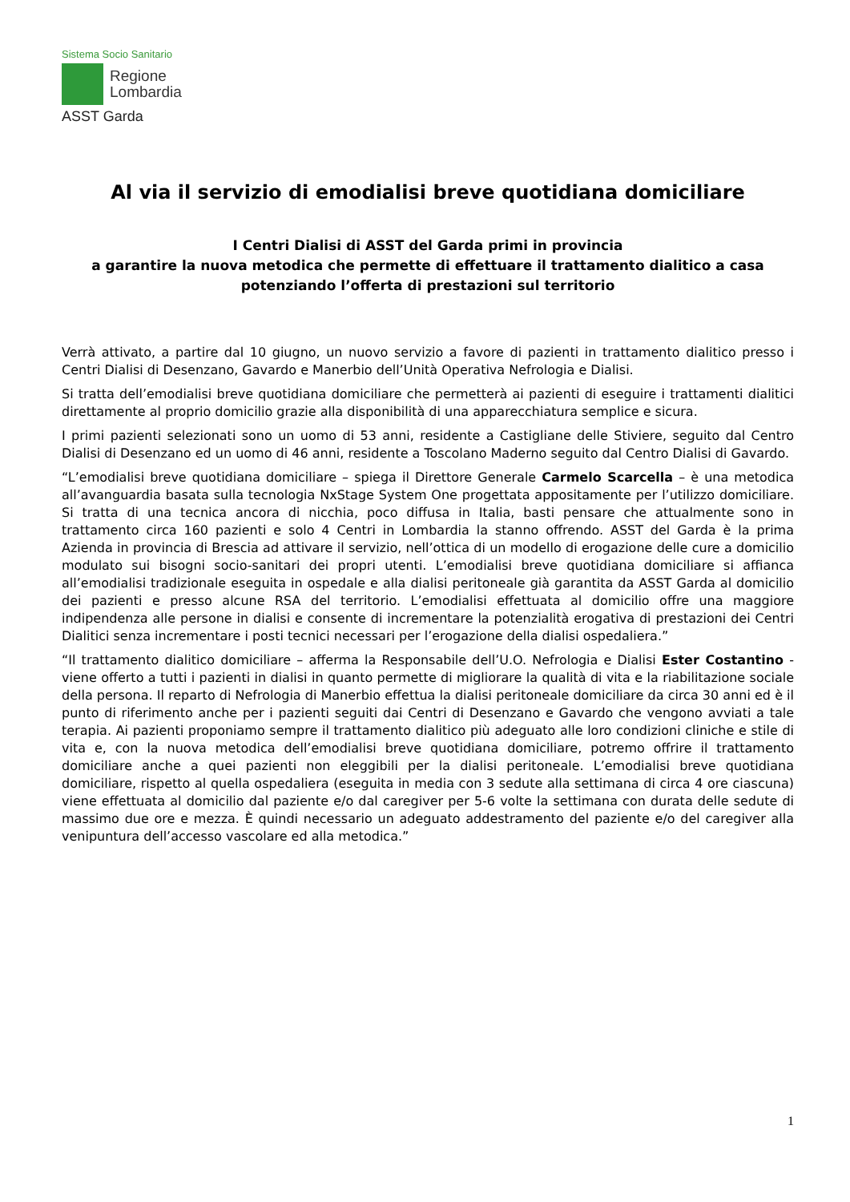Sistema Socio Sanitario
Regione
Lombardia
ASST Garda
Al via il servizio di emodialisi breve quotidiana domiciliare
I Centri Dialisi di ASST del Garda primi in provincia
a garantire la nuova metodica che permette di effettuare il trattamento dialitico a casa
potenziando l’offerta di prestazioni sul territorio
Verrà attivato, a partire dal 10 giugno, un nuovo servizio a favore di pazienti in trattamento dialitico presso i Centri Dialisi di Desenzano, Gavardo e Manerbio dell’Unità Operativa Nefrologia e Dialisi.
Si tratta dell’emodialisi breve quotidiana domiciliare che permetterà ai pazienti di eseguire i trattamenti dialitici direttamente al proprio domicilio grazie alla disponibilità di una apparecchiatura semplice e sicura.
I primi pazienti selezionati sono un uomo di 53 anni, residente a Castigliane delle Stiviere, seguito dal Centro Dialisi di Desenzano ed un uomo di 46 anni, residente a Toscolano Maderno seguito dal Centro Dialisi di Gavardo.
“L’emodialisi breve quotidiana domiciliare – spiega il Direttore Generale Carmelo Scarcella – è una metodica all’avanguardia basata sulla tecnologia NxStage System One progettata appositamente per l’utilizzo domiciliare. Si tratta di una tecnica ancora di nicchia, poco diffusa in Italia, basti pensare che attualmente sono in trattamento circa 160 pazienti e solo 4 Centri in Lombardia la stanno offrendo. ASST del Garda è la prima Azienda in provincia di Brescia ad attivare il servizio, nell’ottica di un modello di erogazione delle cure a domicilio modulato sui bisogni socio-sanitari dei propri utenti. L’emodialisi breve quotidiana domiciliare si affianca all’emodialisi tradizionale eseguita in ospedale e alla dialisi peritoneale già garantita da ASST Garda al domicilio dei pazienti e presso alcune RSA del territorio. L’emodialisi effettuata al domicilio offre una maggiore indipendenza alle persone in dialisi e consente di incrementare la potenzialità erogativa di prestazioni dei Centri Dialitici senza incrementare i posti tecnici necessari per l’erogazione della dialisi ospedaliera.”
“Il trattamento dialitico domiciliare – afferma la Responsabile dell’U.O. Nefrologia e Dialisi Ester Costantino - viene offerto a tutti i pazienti in dialisi in quanto permette di migliorare la qualità di vita e la riabilitazione sociale della persona. Il reparto di Nefrologia di Manerbio effettua la dialisi peritoneale domiciliare da circa 30 anni ed è il punto di riferimento anche per i pazienti seguiti dai Centri di Desenzano e Gavardo che vengono avviati a tale terapia. Ai pazienti proponiamo sempre il trattamento dialitico più adeguato alle loro condizioni cliniche e stile di vita e, con la nuova metodica dell’emodialisi breve quotidiana domiciliare, potremo offrire il trattamento domiciliare anche a quei pazienti non eleggibili per la dialisi peritoneale. L’emodialisi breve quotidiana domiciliare, rispetto al quella ospedaliera (eseguita in media con 3 sedute alla settimana di circa 4 ore ciascuna) viene effettuata al domicilio dal paziente e/o dal caregiver per 5-6 volte la settimana con durata delle sedute di massimo due ore e mezza. È quindi necessario un adeguato addestramento del paziente e/o del caregiver alla venipuntura dell’accesso vascolare ed alla metodica.”
1